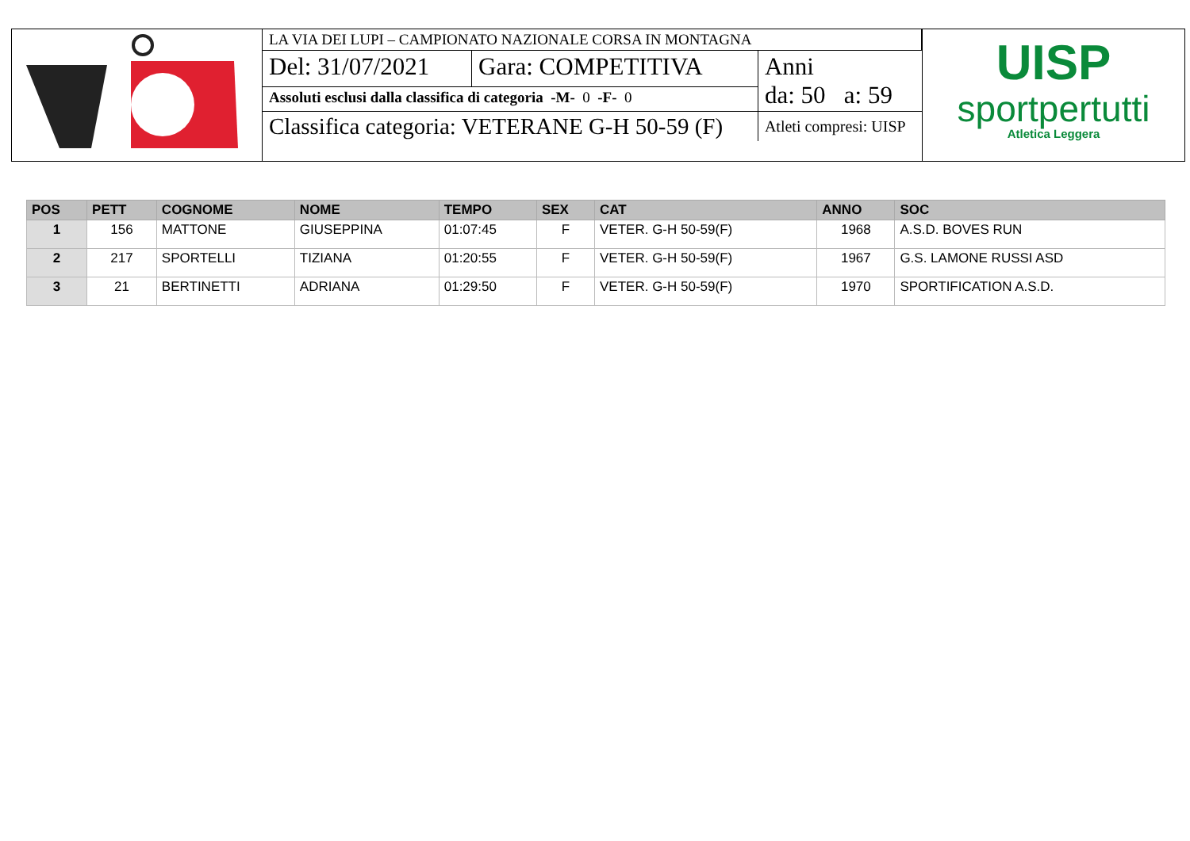| LA VIA DEI LUPI – CAMPIONATO NAZIONALE CORSA IN MONTAGNA | | |
| Del: 31/07/2021 | Gara: COMPETITIVA | Anni da: 50 a: 59 |
| Assoluti esclusi dalla classifica di categoria -M- 0 -F- 0 | | |
| Classifica categoria: VETERANE G-H 50-59 (F) | | Atleti compresi: UISP |
UISP
sportpertutti
Atletica Leggera
| POS | PETT | COGNOME | NOME | TEMPO | SEX | CAT | ANNO | SOC |
| --- | --- | --- | --- | --- | --- | --- | --- | --- |
| 1 | 156 | MATTONE | GIUSEPPINA | 01:07:45 | F | VETER. G-H 50-59(F) | 1968 | A.S.D. BOVES RUN |
| 2 | 217 | SPORTELLI | TIZIANA | 01:20:55 | F | VETER. G-H 50-59(F) | 1967 | G.S. LAMONE RUSSI ASD |
| 3 | 21 | BERTINETTI | ADRIANA | 01:29:50 | F | VETER. G-H 50-59(F) | 1970 | SPORTIFICATION A.S.D. |